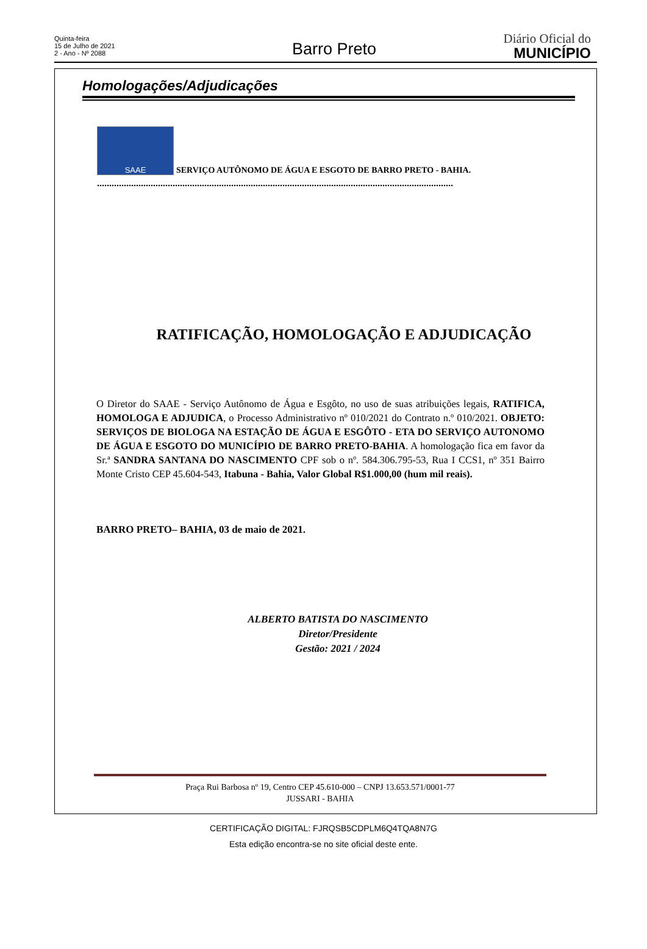Quinta-feira
15 de Julho de 2021
2 - Ano - Nº 2088
Barro Preto
Diário Oficial do
MUNICÍPIO
Homologações/Adjudicações
SAAE
SERVIÇO AUTÔNOMO DE ÁGUA E ESGOTO DE BARRO PRETO - BAHIA.
..................................................................................................................................................
RATIFICAÇÃO, HOMOLOGAÇÃO E ADJUDICAÇÃO
O Diretor do SAAE - Serviço Autônomo de Água e Esgôto, no uso de suas atribuições legais, RATIFICA, HOMOLOGA E ADJUDICA, o Processo Administrativo nº 010/2021 do Contrato n.º 010/2021. OBJETO: SERVIÇOS DE BIOLOGA NA ESTAÇÃO DE ÁGUA E ESGÔTO - ETA DO SERVIÇO AUTONOMO DE ÁGUA E ESGOTO DO MUNICÍPIO DE BARRO PRETO-BAHIA. A homologação fica em favor da Sr.ª SANDRA SANTANA DO NASCIMENTO CPF sob o nº. 584.306.795-53, Rua I CCS1, nº 351 Bairro Monte Cristo CEP 45.604-543, Itabuna - Bahia, Valor Global R$1.000,00 (hum mil reais).
BARRO PRETO– BAHIA, 03 de maio de 2021.
ALBERTO BATISTA DO NASCIMENTO
Diretor/Presidente
Gestão: 2021 / 2024
Praça Rui Barbosa nº 19, Centro CEP 45.610-000 – CNPJ 13.653.571/0001-77
JUSSARI - BAHIA
CERTIFICAÇÃO DIGITAL: FJRQSB5CDPLM6Q4TQA8N7G
Esta edição encontra-se no site oficial deste ente.